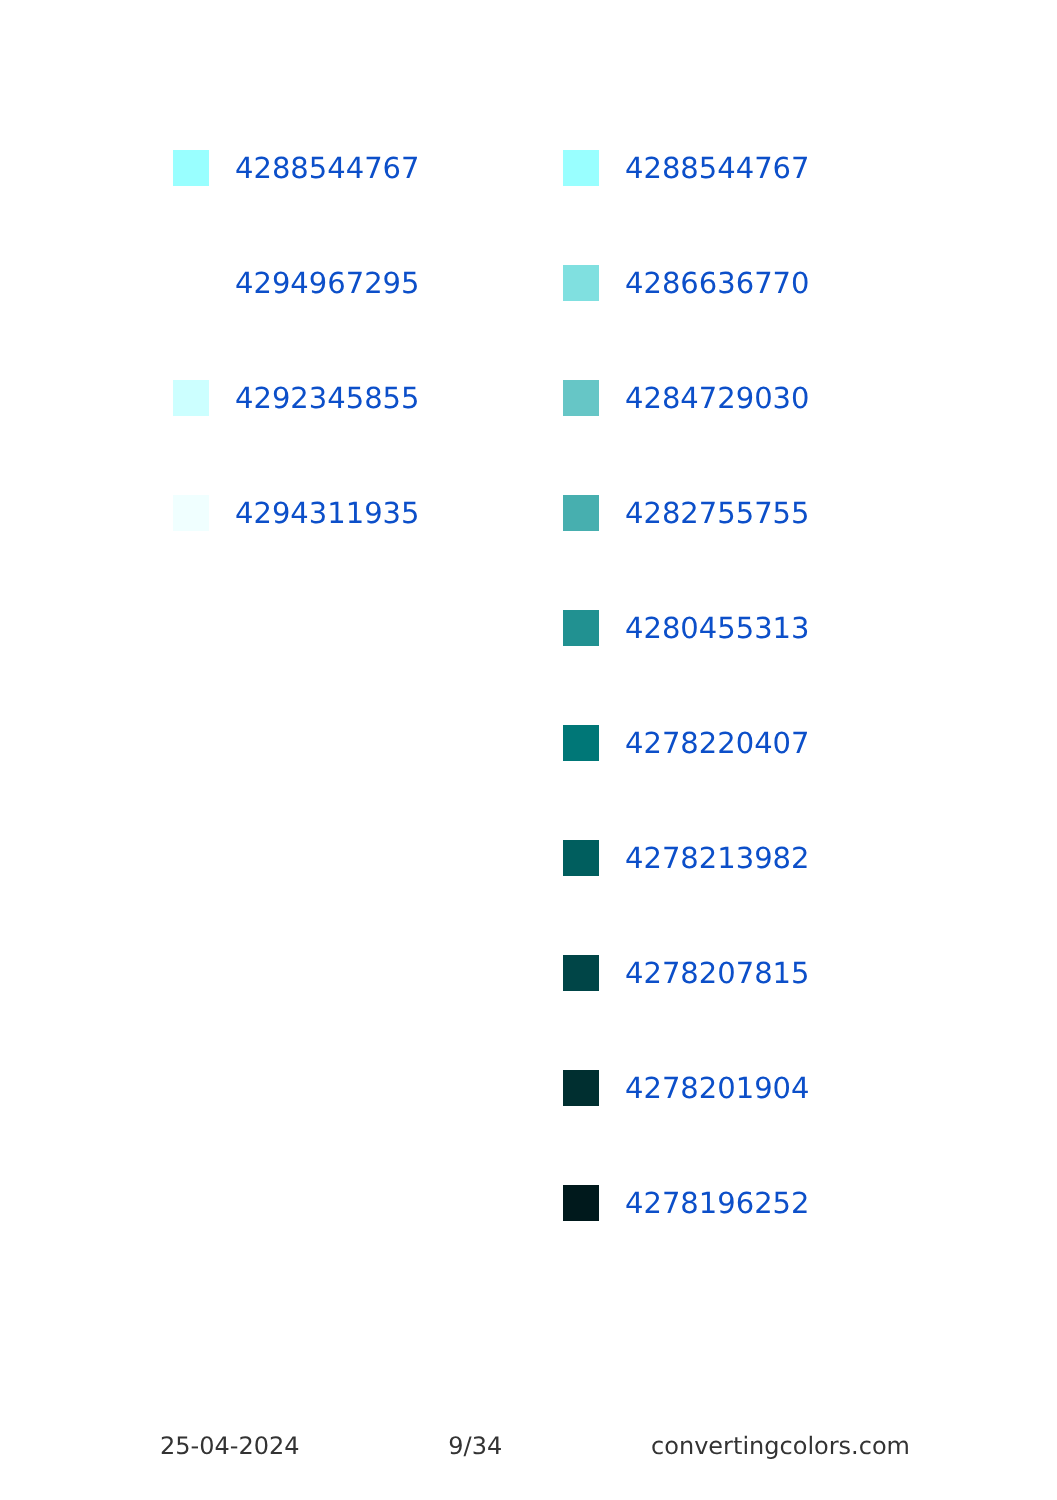4288544767
4294967295
4292345855
4294311935
4288544767
4286636770
4284729030
4282755755
4280455313
4278220407
4278213982
4278207815
4278201904
4278196252
25-04-2024 9/34 convertingcolors.com